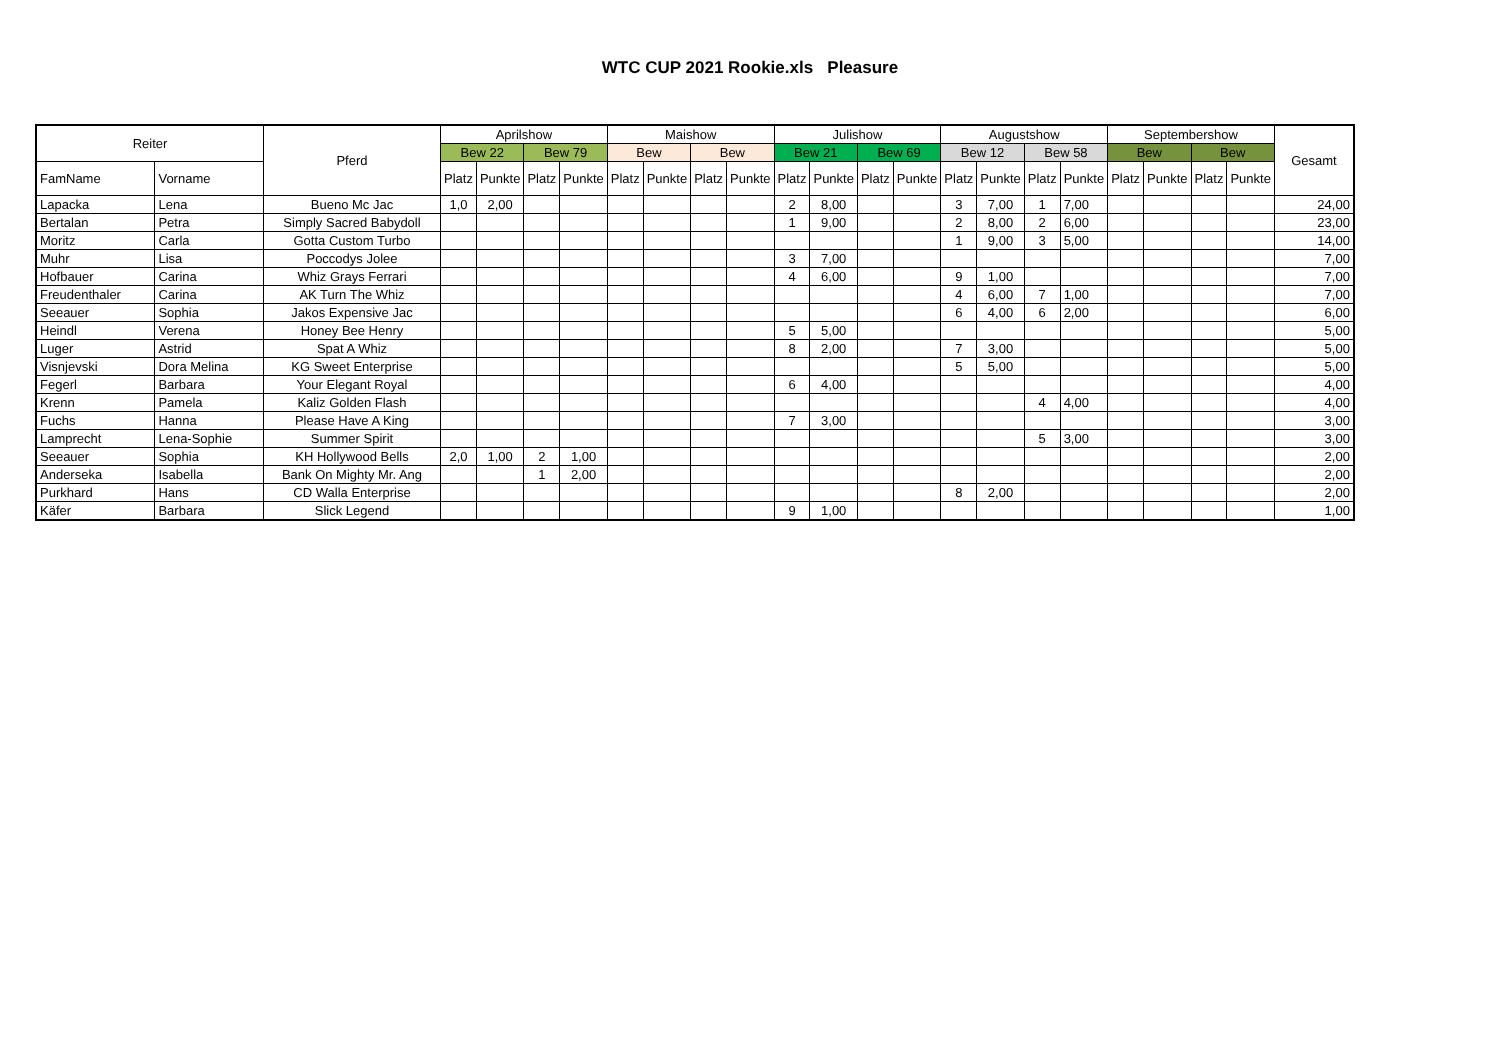WTC CUP 2021 Rookie.xls Pleasure
| Reiter | | Pferd | Aprilshow | | | | Maishow | | | | Julishow | | | | Augustshow | | | | Septembershow | | | | Gesamt |
| --- | --- | --- | --- | --- | --- | --- | --- | --- | --- | --- | --- | --- | --- | --- | --- | --- | --- | --- | --- | --- | --- | --- | --- |
| | | | Bew 22 | | Bew 79 | | Bew | | Bew | | Bew 21 | | Bew 69 | | Bew 12 | | Bew 58 | | Bew | | Bew | | |
| FamName | Vorname | | Platz | Punkte | Platz | Punkte | Platz | Punkte | Platz | Punkte | Platz | Punkte | Platz | Punkte | Platz | Punkte | Platz | Punkte | Platz | Punkte | Platz | Punkte | |
| Lapacka | Lena | Bueno Mc Jac | 1,0 | 2,00 | | | | | | | 2 | 8,00 | | | 3 | 7,00 | 1 | 7,00 | | | | | 24,00 |
| Bertalan | Petra | Simply Sacred Babydoll | | | | | | | | | 1 | 9,00 | | | 2 | 8,00 | 2 | 6,00 | | | | | 23,00 |
| Moritz | Carla | Gotta Custom Turbo | | | | | | | | | | | | | 1 | 9,00 | 3 | 5,00 | | | | | 14,00 |
| Muhr | Lisa | Poccodys Jolee | | | | | | | | | 3 | 7,00 | | | | | | | | | | | 7,00 |
| Hofbauer | Carina | Whiz Grays Ferrari | | | | | | | | | 4 | 6,00 | | | 9 | 1,00 | | | | | | | 7,00 |
| Freudenthaler | Carina | AK Turn The Whiz | | | | | | | | | | | | | 4 | 6,00 | 7 | 1,00 | | | | | 7,00 |
| Seeauer | Sophia | Jakos Expensive Jac | | | | | | | | | | | | | 6 | 4,00 | 6 | 2,00 | | | | | 6,00 |
| Heindl | Verena | Honey Bee Henry | | | | | | | | | 5 | 5,00 | | | | | | | | | | | 5,00 |
| Luger | Astrid | Spat A Whiz | | | | | | | | | 8 | 2,00 | | | 7 | 3,00 | | | | | | | 5,00 |
| Visnjevski | Dora Melina | KG Sweet Enterprise | | | | | | | | | | | | | 5 | 5,00 | | | | | | | 5,00 |
| Fegerl | Barbara | Your Elegant Royal | | | | | | | | | 6 | 4,00 | | | | | | | | | | | 4,00 |
| Krenn | Pamela | Kaliz Golden Flash | | | | | | | | | | | | | | | 4 | 4,00 | | | | | 4,00 |
| Fuchs | Hanna | Please Have A King | | | | | | | | | 7 | 3,00 | | | | | | | | | | | 3,00 |
| Lamprecht | Lena-Sophie | Summer Spirit | | | | | | | | | | | | | | | 5 | 3,00 | | | | | 3,00 |
| Seeauer | Sophia | KH Hollywood Bells | 2,0 | 1,00 | 2 | 1,00 | | | | | | | | | | | | | | | | | 2,00 |
| Anderseka | Isabella | Bank On Mighty Mr. Ang | | | 1 | 2,00 | | | | | | | | | | | | | | | | | 2,00 |
| Purkhard | Hans | CD Walla Enterprise | | | | | | | | | | | | | 8 | 2,00 | | | | | | | 2,00 |
| Käfer | Barbara | Slick Legend | | | | | | | | | 9 | 1,00 | | | | | | | | | | | 1,00 |